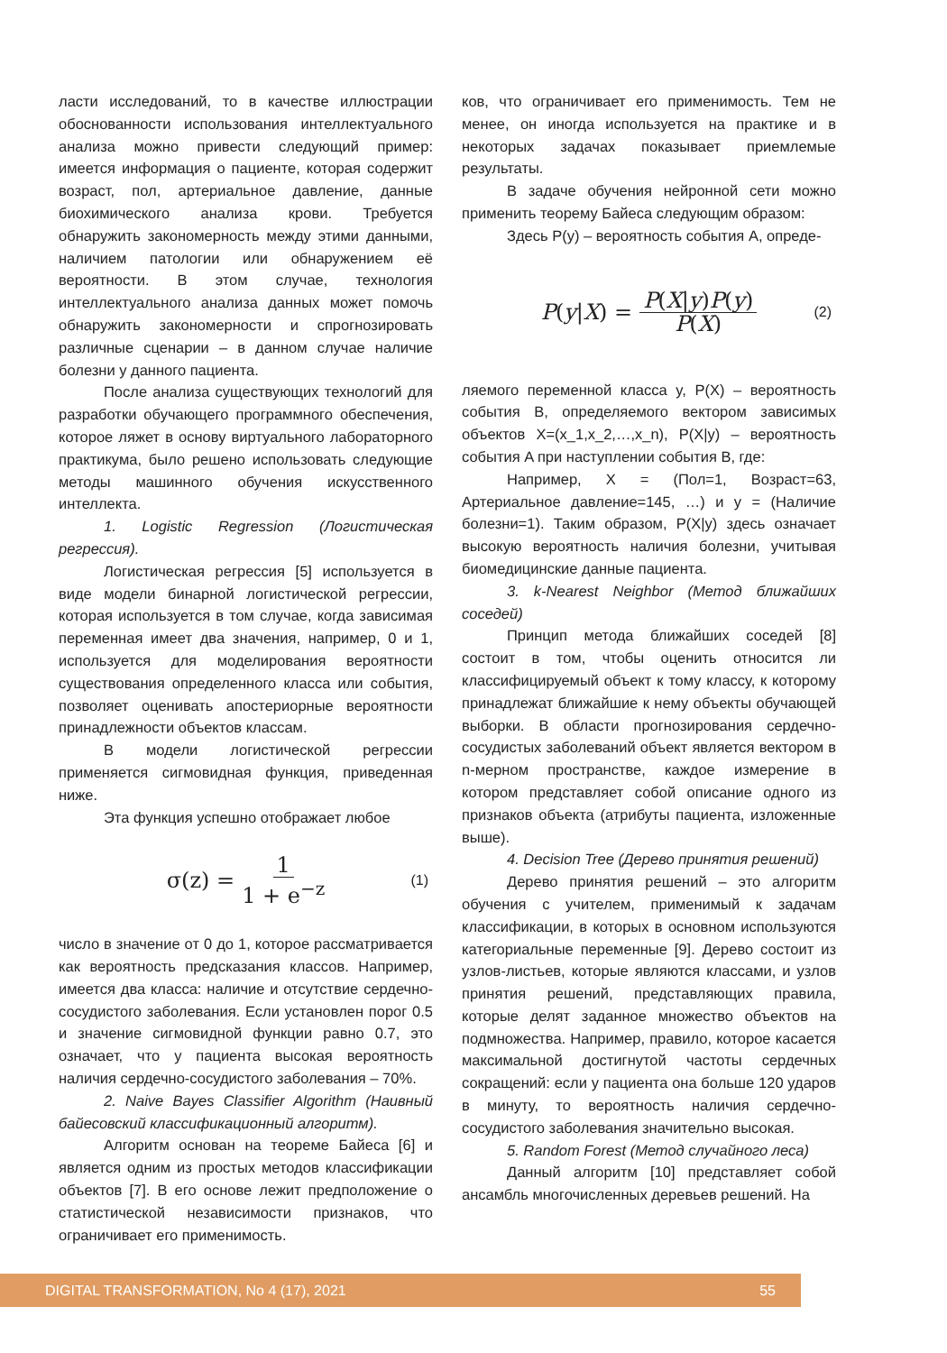ласти исследований, то в качестве иллюстрации обоснованности использования интеллектуального анализа можно привести следующий пример: имеется информация о пациенте, которая содержит возраст, пол, артериальное давление, данные биохимического анализа крови. Требуется обнаружить закономерность между этими данными, наличием патологии или обнаружением её вероятности. В этом случае, технология интеллектуального анализа данных может помочь обнаружить закономерности и спрогнозировать различные сценарии – в данном случае наличие болезни у данного пациента.
После анализа существующих технологий для разработки обучающего программного обеспечения, которое ляжет в основу виртуального лабораторного практикума, было решено использовать следующие методы машинного обучения искусственного интеллекта.
1. Logistic Regression (Логистическая регрессия).
Логистическая регрессия [5] используется в виде модели бинарной логистической регрессии, которая используется в том случае, когда зависимая переменная имеет два значения, например, 0 и 1, используется для моделирования вероятности существования определенного класса или события, позволяет оценивать апостериорные вероятности принадлежности объектов классам.
В модели логистической регрессии применяется сигмовидная функция, приведенная ниже.
Эта функция успешно отображает любое
σ(z) = 1 1 + e<sup>−z</sup> (1)
число в значение от 0 до 1, которое рассматривается как вероятность предсказания классов. Например, имеется два класса: наличие и отсутствие сердечно-сосудистого заболевания. Если установлен порог 0.5 и значение сигмовидной функции равно 0.7, это означает, что у пациента высокая вероятность наличия сердечно-сосудистого заболевания – 70%.
2. Naive Bayes Classifier Algorithm (Наивный байесовский классификационный алгоритм).
Алгоритм основан на теореме Байеса [6] и является одним из простых методов классификации объектов [7]. В его основе лежит предположение о статистической независимости признаков, что ограничивает его применимость.
ков, что ограничивает его применимость. Тем не менее, он иногда используется на практике и в некоторых задачах показывает приемлемые результаты.
В задаче обучения нейронной сети можно применить теорему Байеса следующим образом:
Здесь P(y) – вероятность события A, опреде-
P (y | X) = P(X|y)P(y) P(X) (2)
ляемого переменной класса y, P(X) – вероятность события B, определяемого вектором зависимых объектов X=(x_1,x_2,…,x_n), P(X|y) – вероятность события A при наступлении события B, где:
Например, X = (Пол=1, Возраст=63, Артериальное давление=145, …) и y = (Наличие болезни=1). Таким образом, P(X|y) здесь означает высокую вероятность наличия болезни, учитывая биомедицинские данные пациента.
3. k-Nearest Neighbor (Метод ближайших соседей)
Принцип метода ближайших соседей [8] состоит в том, чтобы оценить относится ли классифицируемый объект к тому классу, к которому принадлежат ближайшие к нему объекты обучающей выборки. В области прогнозирования сердечно-сосудистых заболеваний объект является вектором в n-мерном пространстве, каждое измерение в котором представляет собой описание одного из признаков объекта (атрибуты пациента, изложенные выше).
4. Decision Tree (Дерево принятия решений)
Дерево принятия решений – это алгоритм обучения с учителем, применимый к задачам классификации, в которых в основном используются категориальные переменные [9]. Дерево состоит из узлов-листьев, которые являются классами, и узлов принятия решений, представляющих правила, которые делят заданное множество объектов на подмножества. Например, правило, которое касается максимальной достигнутой частоты сердечных сокращений: если у пациента она больше 120 ударов в минуту, то вероятность наличия сердечно-сосудистого заболевания значительно высокая.
5. Random Forest (Метод случайного леса)
Данный алгоритм [10] представляет собой ансамбль многочисленных деревьев решений. На
DIGITAL TRANSFORMATION, No 4 (17), 2021 55